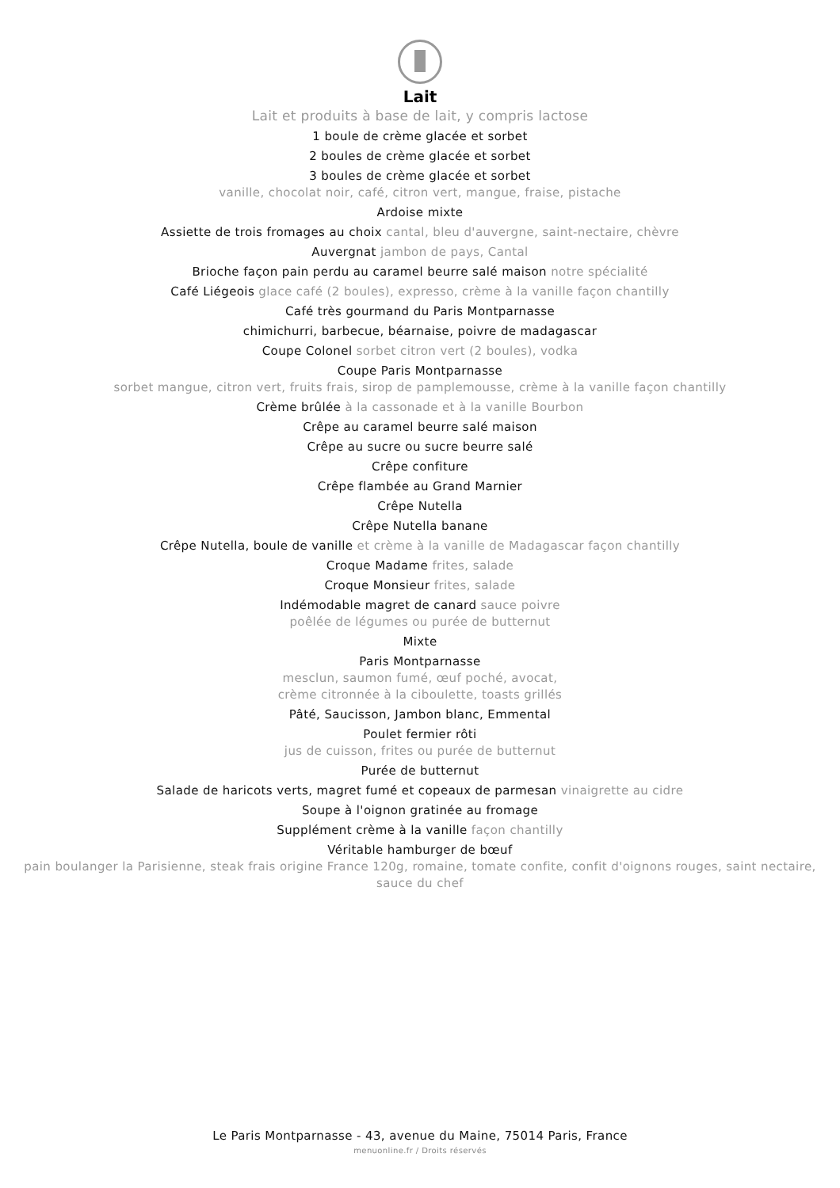Lait
Lait et produits à base de lait, y compris lactose
1 boule de crème glacée et sorbet
2 boules de crème glacée et sorbet
3 boules de crème glacée et sorbet
vanille, chocolat noir, café, citron vert, mangue, fraise, pistache
Ardoise mixte
Assiette de trois fromages au choix cantal, bleu d'auvergne, saint-nectaire, chèvre
Auvergnat jambon de pays, Cantal
Brioche façon pain perdu au caramel beurre salé maison notre spécialité
Café Liégeois glace café (2 boules), expresso, crème à la vanille façon chantilly
Café très gourmand du Paris Montparnasse
chimichurri, barbecue, béarnaise, poivre de madagascar
Coupe Colonel sorbet citron vert (2 boules), vodka
Coupe Paris Montparnasse
sorbet mangue, citron vert, fruits frais, sirop de pamplemousse, crème à la vanille façon chantilly
Crème brûlée à la cassonade et à la vanille Bourbon
Crêpe au caramel beurre salé maison
Crêpe au sucre ou sucre beurre salé
Crêpe confiture
Crêpe flambée au Grand Marnier
Crêpe Nutella
Crêpe Nutella banane
Crêpe Nutella, boule de vanille et crème à la vanille de Madagascar façon chantilly
Croque Madame frites, salade
Croque Monsieur frites, salade
Indémodable magret de canard sauce poivre
poêlée de légumes ou purée de butternut
Mixte
Paris Montparnasse
mesclun, saumon fumé, œuf poché, avocat,
crème citronnée à la ciboulette, toasts grillés
Pâté, Saucisson, Jambon blanc, Emmental
Poulet fermier rôti
jus de cuisson, frites ou purée de butternut
Purée de butternut
Salade de haricots verts, magret fumé et copeaux de parmesan vinaigrette au cidre
Soupe à l'oignon gratinée au fromage
Supplément crème à la vanille façon chantilly
Véritable hamburger de bœuf
pain boulanger la Parisienne, steak frais origine France 120g, romaine, tomate confite, confit d'oignons rouges, saint nectaire,
sauce du chef
Le Paris Montparnasse - 43, avenue du Maine, 75014 Paris, France
menuonline.fr / Droits réservés